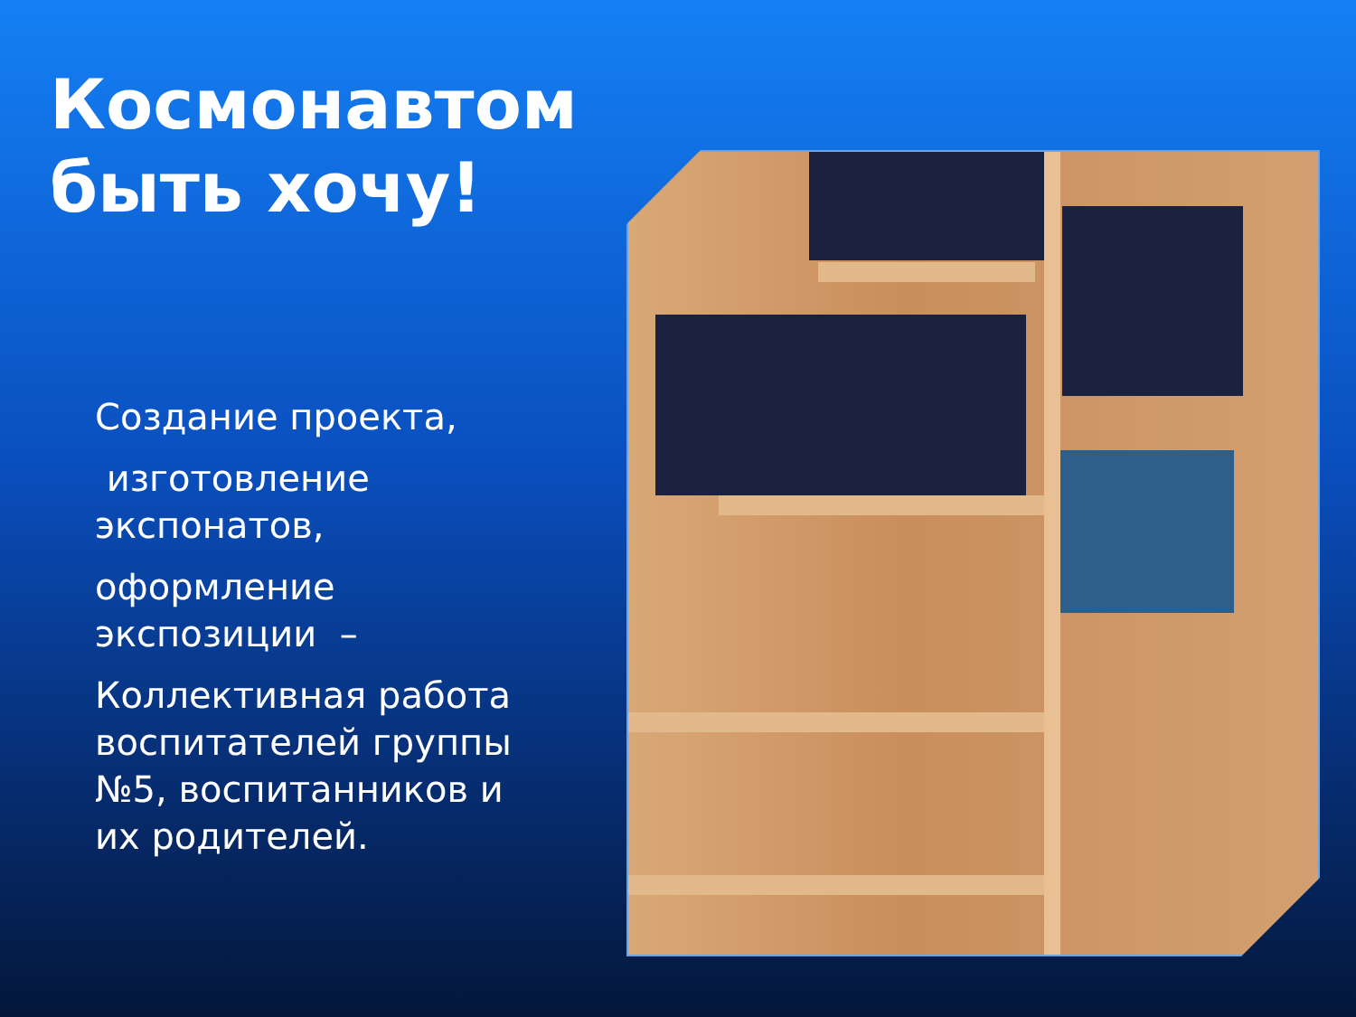Космонавтом
быть хочу!
Создание проекта,
изготовление экспонатов,
оформление экспозиции –
Коллективная работа воспитателей группы №5, воспитанников и их родителей.